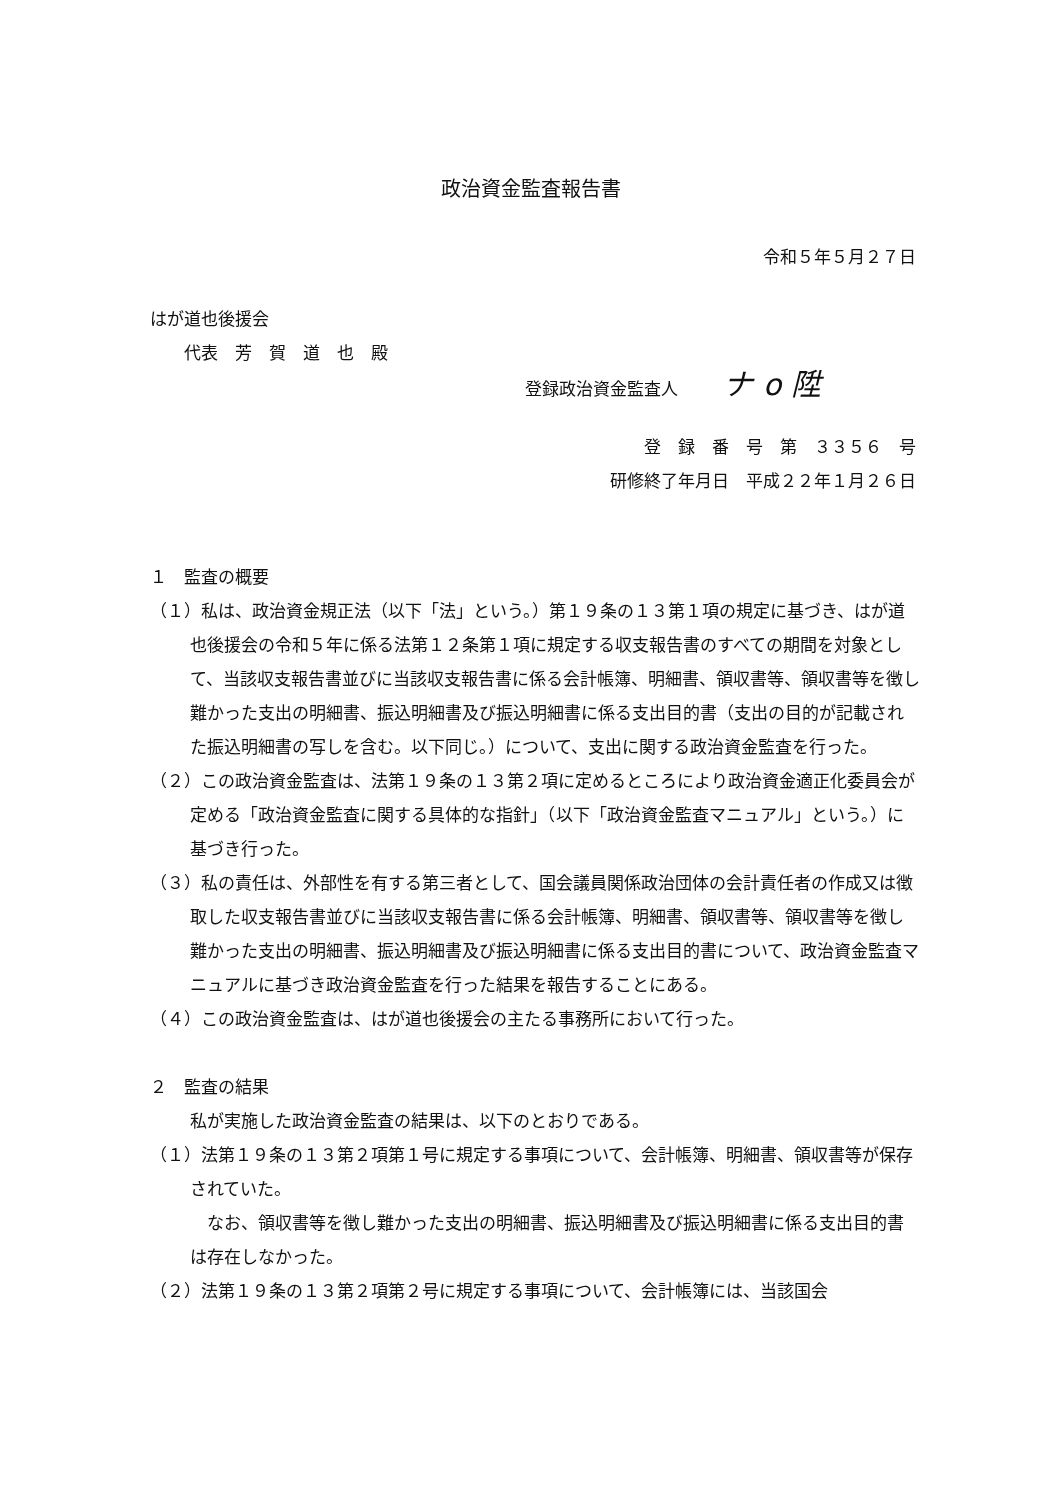政治資金監査報告書
令和５年５月２７日
はが道也後援会
  代表　芳　賀　道　也　殿
登録政治資金監査人 ナ o 陞
登　録　番　号　第　３３５６　号
研修終了年月日　平成２２年１月２６日
１　監査の概要
（１）私は、政治資金規正法（以下「法」という。）第１９条の１３第１項の規定に基づき、はが道也後援会の令和５年に係る法第１２条第１項に規定する収支報告書のすべての期間を対象として、当該収支報告書並びに当該収支報告書に係る会計帳簿、明細書、領収書等、領収書等を徴し難かった支出の明細書、振込明細書及び振込明細書に係る支出目的書（支出の目的が記載された振込明細書の写しを含む。以下同じ。）について、支出に関する政治資金監査を行った。
（２）この政治資金監査は、法第１９条の１３第２項に定めるところにより政治資金適正化委員会が定める「政治資金監査に関する具体的な指針」（以下「政治資金監査マニュアル」という。）に基づき行った。
（３）私の責任は、外部性を有する第三者として、国会議員関係政治団体の会計責任者の作成又は徴取した収支報告書並びに当該収支報告書に係る会計帳簿、明細書、領収書等、領収書等を徴し難かった支出の明細書、振込明細書及び振込明細書に係る支出目的書について、政治資金監査マニュアルに基づき政治資金監査を行った結果を報告することにある。
（４）この政治資金監査は、はが道也後援会の主たる事務所において行った。
２　監査の結果
私が実施した政治資金監査の結果は、以下のとおりである。
（１）法第１９条の１３第２項第１号に規定する事項について、会計帳簿、明細書、領収書等が保存されていた。
 なお、領収書等を徴し難かった支出の明細書、振込明細書及び振込明細書に係る支出目的書は存在しなかった。
（２）法第１９条の１３第２項第２号に規定する事項について、会計帳簿には、当該国会